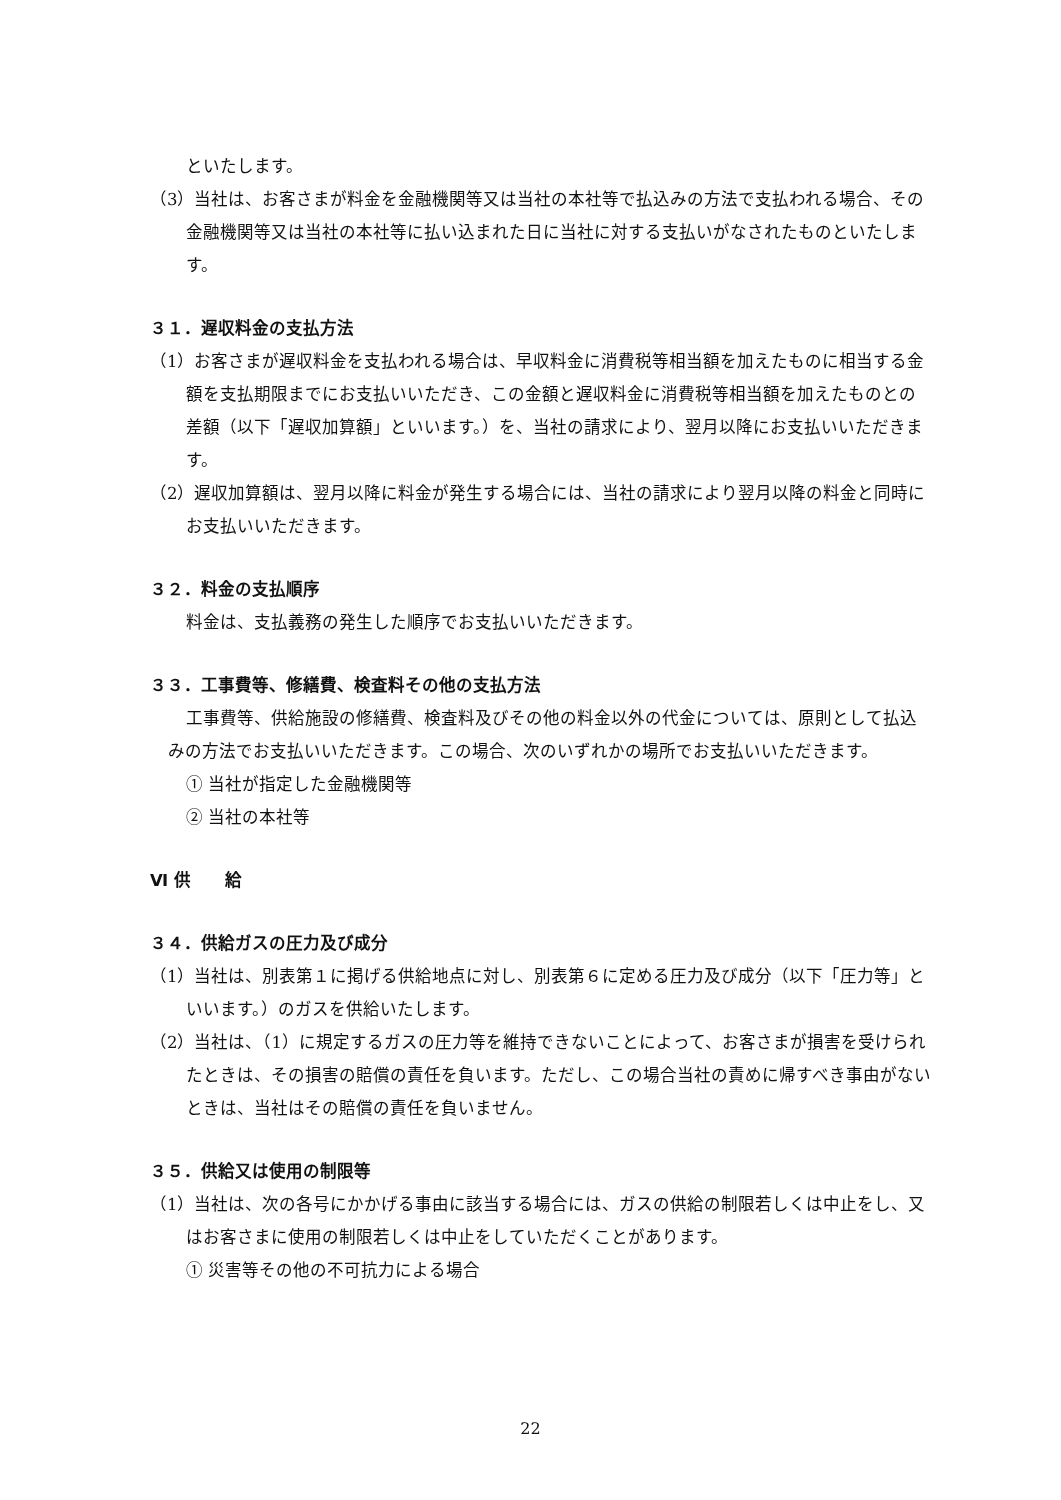といたします。
（3）当社は、お客さまが料金を金融機関等又は当社の本社等で払込みの方法で支払われる場合、その金融機関等又は当社の本社等に払い込まれた日に当社に対する支払いがなされたものといたします。
３１．遅収料金の支払方法
（1）お客さまが遅収料金を支払われる場合は、早収料金に消費税等相当額を加えたものに相当する金額を支払期限までにお支払いいただき、この金額と遅収料金に消費税等相当額を加えたものとの差額（以下「遅収加算額」といいます。）を、当社の請求により、翌月以降にお支払いいただきます。
（2）遅収加算額は、翌月以降に料金が発生する場合には、当社の請求により翌月以降の料金と同時にお支払いいただきます。
３２．料金の支払順序
料金は、支払義務の発生した順序でお支払いいただきます。
３３．工事費等、修繕費、検査料その他の支払方法
工事費等、供給施設の修繕費、検査料及びその他の料金以外の代金については、原則として払込みの方法でお支払いいただきます。この場合、次のいずれかの場所でお支払いいただきます。
① 当社が指定した金融機関等
② 当社の本社等
Ⅵ 供　　給
３４．供給ガスの圧力及び成分
（1）当社は、別表第１に掲げる供給地点に対し、別表第６に定める圧力及び成分（以下「圧力等」といいます。）のガスを供給いたします。
（2）当社は、（1）に規定するガスの圧力等を維持できないことによって、お客さまが損害を受けられたときは、その損害の賠償の責任を負います。ただし、この場合当社の責めに帰すべき事由がないときは、当社はその賠償の責任を負いません。
３５．供給又は使用の制限等
（1）当社は、次の各号にかかげる事由に該当する場合には、ガスの供給の制限若しくは中止をし、又はお客さまに使用の制限若しくは中止をしていただくことがあります。
① 災害等その他の不可抗力による場合
22